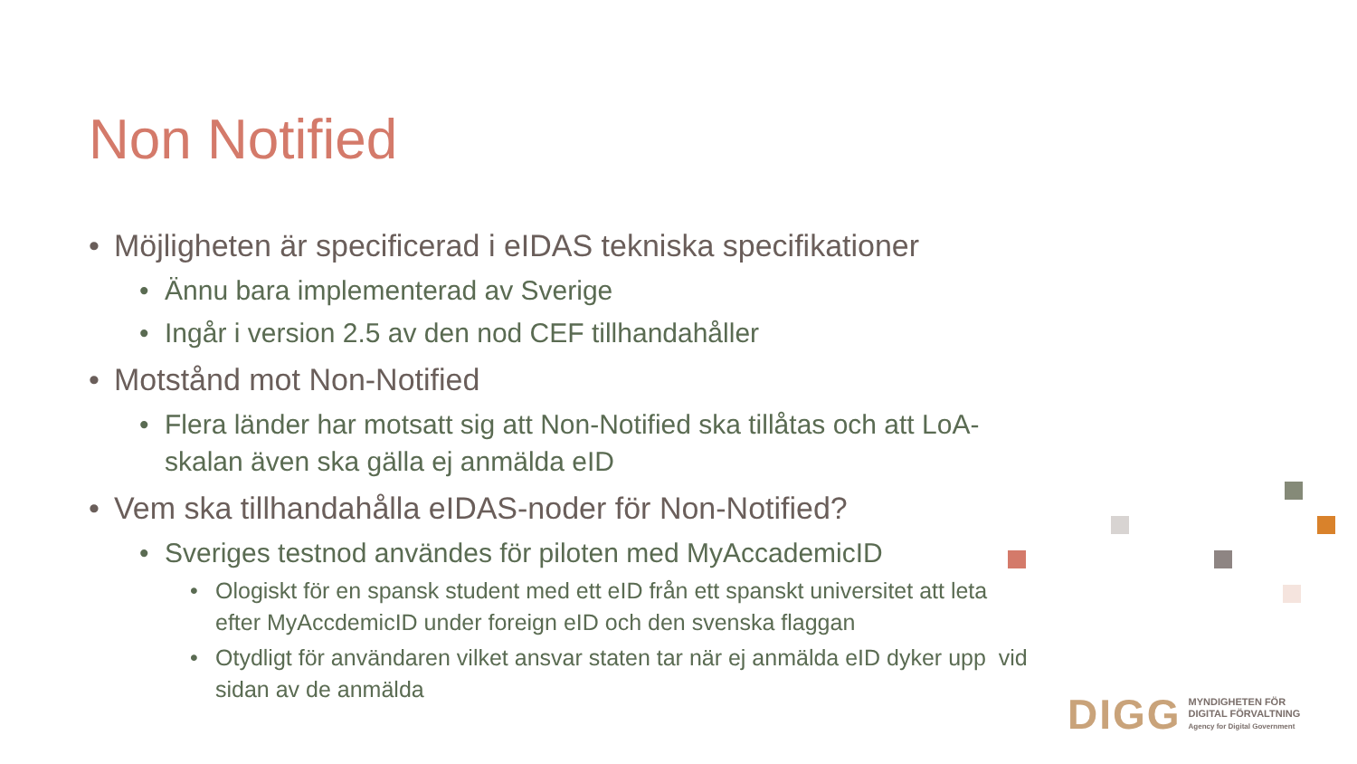Non Notified
• Möjligheten är specificerad i eIDAS tekniska specifikationer
• Ännu bara implementerad av Sverige
• Ingår i version 2.5 av den nod CEF tillhandahåller
• Motstånd mot Non-Notified
• Flera länder har motsatt sig att Non-Notified ska tillåtas och att LoA-skalan även ska gälla ej anmälda eID
• Vem ska tillhandahålla eIDAS-noder för Non-Notified?
• Sveriges testnod användes för piloten med MyAccademicID
• Ologiskt för en spansk student med ett eID från ett spanskt universitet att leta efter MyAccdemicID under foreign eID och den svenska flaggan
• Otydligt för användaren vilket ansvar staten tar när ej anmälda eID dyker upp vid sidan av de anmälda
DIGG MYNDIGHETEN FÖR
DIGITAL FÖRVALTNING
Agency for Digital Government